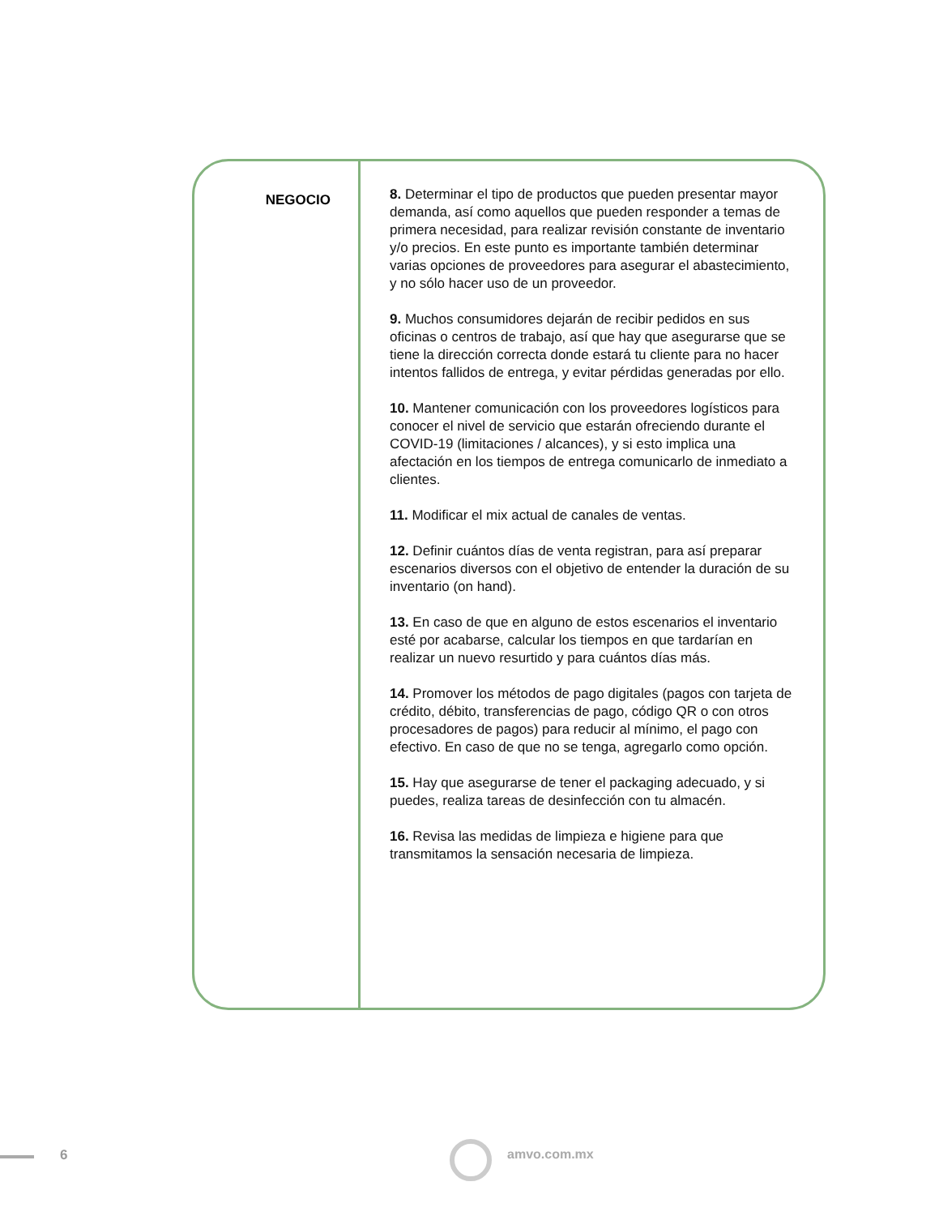NEGOCIO
8. Determinar el tipo de productos que pueden presentar mayor demanda, así como aquellos que pueden responder a temas de primera necesidad, para realizar revisión constante de inventario y/o precios. En este punto es importante también determinar varias opciones de proveedores para asegurar el abastecimiento, y no sólo hacer uso de un proveedor.
9. Muchos consumidores dejarán de recibir pedidos en sus oficinas o centros de trabajo, así que hay que asegurarse que se tiene la dirección correcta donde estará tu cliente para no hacer intentos fallidos de entrega, y evitar pérdidas generadas por ello.
10. Mantener comunicación con los proveedores logísticos para conocer el nivel de servicio que estarán ofreciendo durante el COVID-19 (limitaciones / alcances), y si esto implica una afectación en los tiempos de entrega comunicarlo de inmediato a clientes.
11. Modificar el mix actual de canales de ventas.
12. Definir cuántos días de venta registran, para así preparar escenarios diversos con el objetivo de entender la duración de su inventario (on hand).
13. En caso de que en alguno de estos escenarios el inventario esté por acabarse, calcular los tiempos en que tardarían en realizar un nuevo resurtido y para cuántos días más.
14. Promover los métodos de pago digitales (pagos con tarjeta de crédito, débito, transferencias de pago, código QR o con otros procesadores de pagos) para reducir al mínimo, el pago con efectivo. En caso de que no se tenga, agregarlo como opción.
15. Hay que asegurarse de tener el packaging adecuado, y si puedes, realiza tareas de desinfección con tu almacén.
16. Revisa las medidas de limpieza e higiene para que transmitamos la sensación necesaria de limpieza.
6 amvo.com.mx